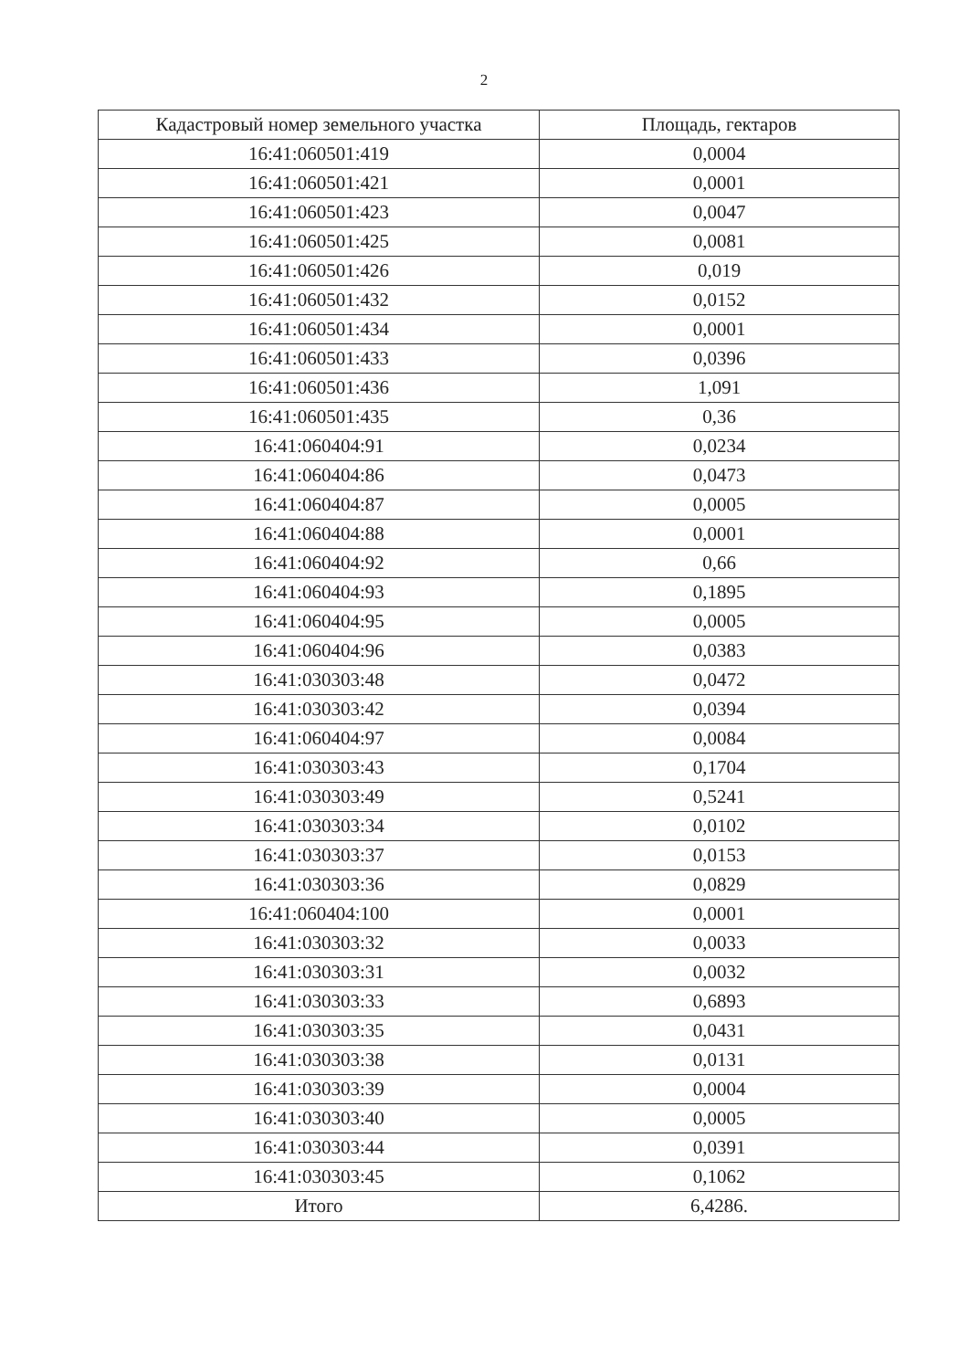2
| Кадастровый номер земельного участка | Площадь, гектаров |
| --- | --- |
| 16:41:060501:419 | 0,0004 |
| 16:41:060501:421 | 0,0001 |
| 16:41:060501:423 | 0,0047 |
| 16:41:060501:425 | 0,0081 |
| 16:41:060501:426 | 0,019 |
| 16:41:060501:432 | 0,0152 |
| 16:41:060501:434 | 0,0001 |
| 16:41:060501:433 | 0,0396 |
| 16:41:060501:436 | 1,091 |
| 16:41:060501:435 | 0,36 |
| 16:41:060404:91 | 0,0234 |
| 16:41:060404:86 | 0,0473 |
| 16:41:060404:87 | 0,0005 |
| 16:41:060404:88 | 0,0001 |
| 16:41:060404:92 | 0,66 |
| 16:41:060404:93 | 0,1895 |
| 16:41:060404:95 | 0,0005 |
| 16:41:060404:96 | 0,0383 |
| 16:41:030303:48 | 0,0472 |
| 16:41:030303:42 | 0,0394 |
| 16:41:060404:97 | 0,0084 |
| 16:41:030303:43 | 0,1704 |
| 16:41:030303:49 | 0,5241 |
| 16:41:030303:34 | 0,0102 |
| 16:41:030303:37 | 0,0153 |
| 16:41:030303:36 | 0,0829 |
| 16:41:060404:100 | 0,0001 |
| 16:41:030303:32 | 0,0033 |
| 16:41:030303:31 | 0,0032 |
| 16:41:030303:33 | 0,6893 |
| 16:41:030303:35 | 0,0431 |
| 16:41:030303:38 | 0,0131 |
| 16:41:030303:39 | 0,0004 |
| 16:41:030303:40 | 0,0005 |
| 16:41:030303:44 | 0,0391 |
| 16:41:030303:45 | 0,1062 |
| Итого | 6,4286. |